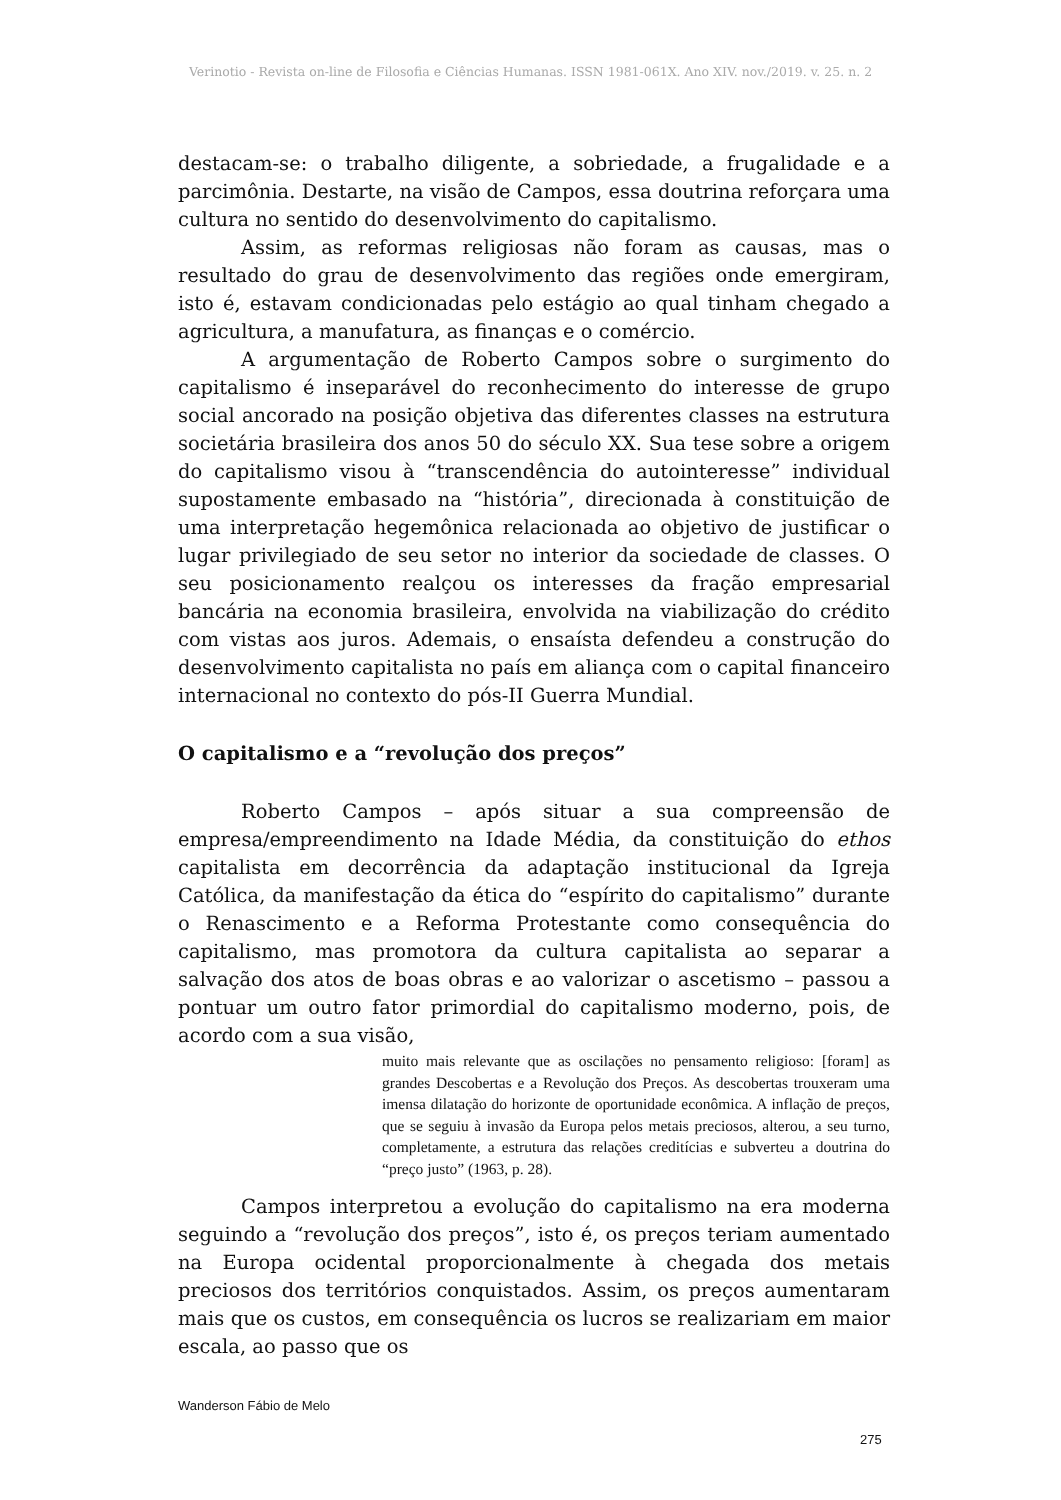Verinotio - Revista on-line de Filosofia e Ciências Humanas. ISSN 1981-061X. Ano XIV. nov./2019. v. 25. n. 2
destacam-se: o trabalho diligente, a sobriedade, a frugalidade e a parcimônia. Destarte, na visão de Campos, essa doutrina reforçara uma cultura no sentido do desenvolvimento do capitalismo.
Assim, as reformas religiosas não foram as causas, mas o resultado do grau de desenvolvimento das regiões onde emergiram, isto é, estavam condicionadas pelo estágio ao qual tinham chegado a agricultura, a manufatura, as finanças e o comércio.
A argumentação de Roberto Campos sobre o surgimento do capitalismo é inseparável do reconhecimento do interesse de grupo social ancorado na posição objetiva das diferentes classes na estrutura societária brasileira dos anos 50 do século XX. Sua tese sobre a origem do capitalismo visou à “transcendência do autointeresse” individual supostamente embasado na “história”, direcionada à constituição de uma interpretação hegemônica relacionada ao objetivo de justificar o lugar privilegiado de seu setor no interior da sociedade de classes. O seu posicionamento realçou os interesses da fração empresarial bancária na economia brasileira, envolvida na viabilização do crédito com vistas aos juros. Ademais, o ensaísta defendeu a construção do desenvolvimento capitalista no país em aliança com o capital financeiro internacional no contexto do pós-II Guerra Mundial.
O capitalismo e a “revolução dos preços”
Roberto Campos – após situar a sua compreensão de empresa/empreendimento na Idade Média, da constituição do ethos capitalista em decorrência da adaptação institucional da Igreja Católica, da manifestação da ética do “espírito do capitalismo” durante o Renascimento e a Reforma Protestante como consequência do capitalismo, mas promotora da cultura capitalista ao separar a salvação dos atos de boas obras e ao valorizar o ascetismo – passou a pontuar um outro fator primordial do capitalismo moderno, pois, de acordo com a sua visão,
muito mais relevante que as oscilações no pensamento religioso: [foram] as grandes Descobertas e a Revolução dos Preços. As descobertas trouxeram uma imensa dilatação do horizonte de oportunidade econômica. A inflação de preços, que se seguiu à invasão da Europa pelos metais preciosos, alterou, a seu turno, completamente, a estrutura das relações creditícias e subverteu a doutrina do “preço justo” (1963, p. 28).
Campos interpretou a evolução do capitalismo na era moderna seguindo a “revolução dos preços”, isto é, os preços teriam aumentado na Europa ocidental proporcionalmente à chegada dos metais preciosos dos territórios conquistados. Assim, os preços aumentaram mais que os custos, em consequência os lucros se realizariam em maior escala, ao passo que os
Wanderson Fábio de Melo
275